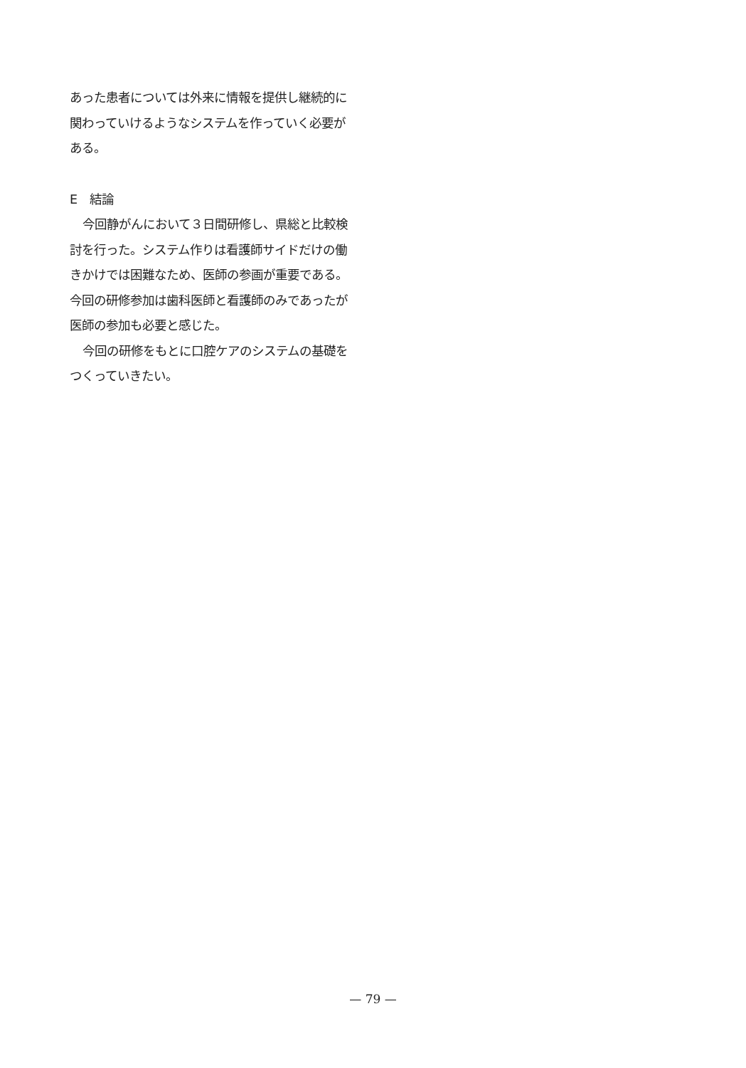あった患者については外来に情報を提供し継続的に関わっていけるようなシステムを作っていく必要がある。
E　結論
今回静がんにおいて３日間研修し、県総と比較検討を行った。システム作りは看護師サイドだけの働きかけでは困難なため、医師の参画が重要である。今回の研修参加は歯科医師と看護師のみであったが医師の参加も必要と感じた。
今回の研修をもとに口腔ケアのシステムの基礎をつくっていきたい。
— 79 —